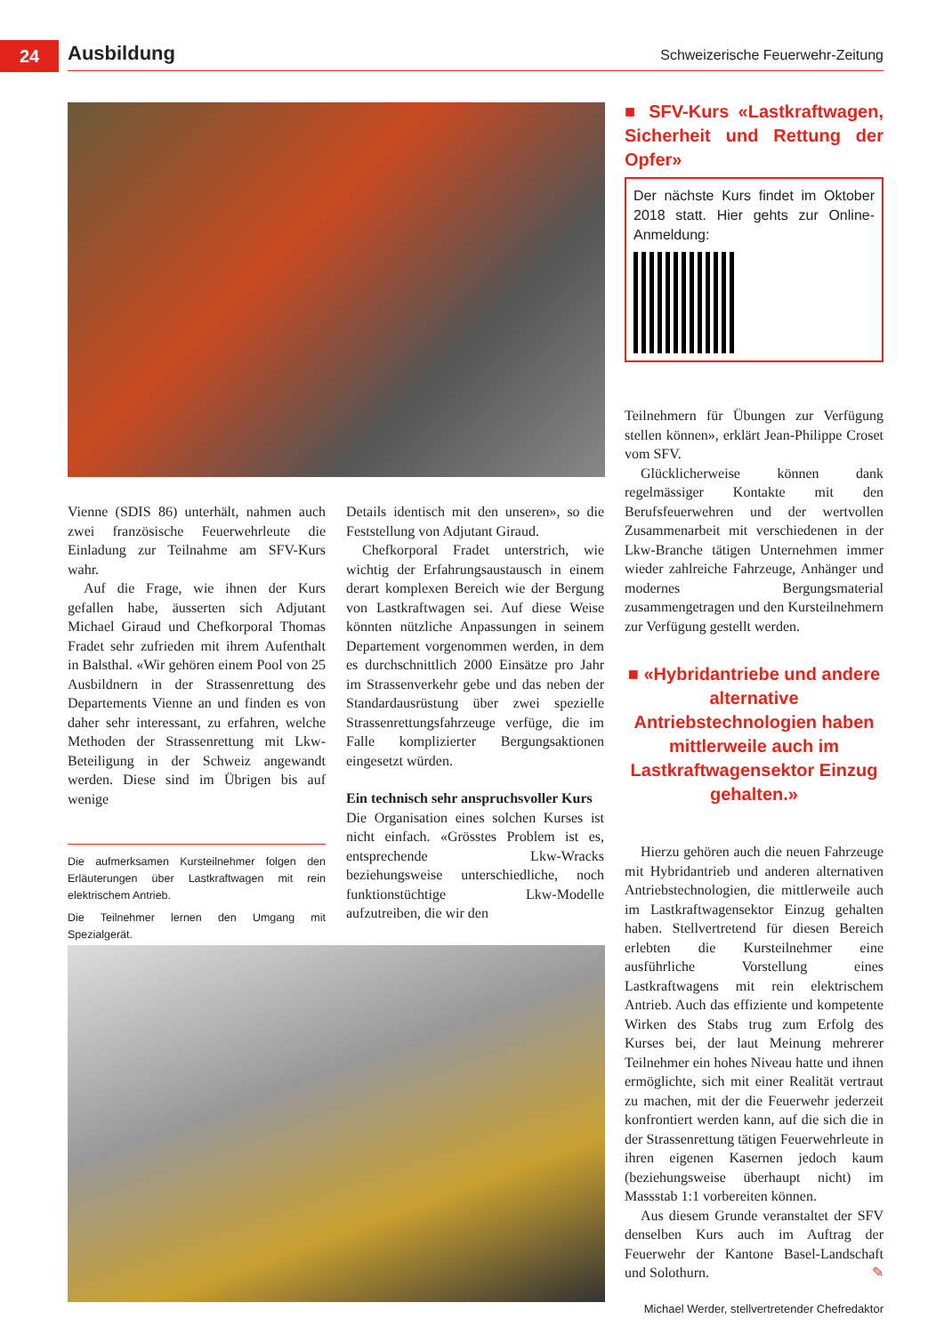24 Ausbildung
Schweizerische Feuerwehr-Zeitung
■ SFV-Kurs «Lastkraftwagen, Sicherheit und Rettung der Opfer»
Der nächste Kurs findet im Oktober 2018 statt. Hier gehts zur Online-Anmeldung:
Vienne (SDIS 86) unterhält, nahmen auch zwei französische Feuerwehrleute die Einladung zur Teilnahme am SFV-Kurs wahr.
Auf die Frage, wie ihnen der Kurs gefallen habe, äusserten sich Adjutant Michael Giraud und Chefkorporal Thomas Fradet sehr zufrieden mit ihrem Aufenthalt in Balsthal. «Wir gehören einem Pool von 25 Ausbildnern in der Strassenrettung des Departements Vienne an und finden es von daher sehr interessant, zu erfahren, welche Methoden der Strassenrettung mit Lkw-Beteiligung in der Schweiz angewandt werden. Diese sind im Übrigen bis auf wenige
Die aufmerksamen Kursteilnehmer folgen den Erläuterungen über Lastkraftwagen mit rein elektrischem Antrieb.
Die Teilnehmer lernen den Umgang mit Spezialgerät.
Details identisch mit den unseren», so die Feststellung von Adjutant Giraud.
Chefkorporal Fradet unterstrich, wie wichtig der Erfahrungsaustausch in einem derart komplexen Bereich wie der Bergung von Lastkraftwagen sei. Auf diese Weise könnten nützliche Anpassungen in seinem Departement vorgenommen werden, in dem es durchschnittlich 2000 Einsätze pro Jahr im Strassenverkehr gebe und das neben der Standardausrüstung über zwei spezielle Strassenrettungsfahrzeuge verfüge, die im Falle komplizierter Bergungsaktionen eingesetzt würden.
Ein technisch sehr anspruchsvoller Kurs
Die Organisation eines solchen Kurses ist nicht einfach. «Grösstes Problem ist es, entsprechende Lkw-Wracks beziehungsweise unterschiedliche, noch funktionstüchtige Lkw-Modelle aufzutreiben, die wir den
Teilnehmern für Übungen zur Verfügung stellen können», erklärt Jean-Philippe Croset vom SFV.
Glücklicherweise können dank regelmässiger Kontakte mit den Berufsfeuerwehren und der wertvollen Zusammenarbeit mit verschiedenen in der Lkw-Branche tätigen Unternehmen immer wieder zahlreiche Fahrzeuge, Anhänger und modernes Bergungsmaterial zusammengetragen und den Kursteilnehmern zur Verfügung gestellt werden.
■ «Hybridantriebe und andere alternative Antriebstechnologien haben mittlerweile auch im Lastkraftwagensektor Einzug gehalten.»
Hierzu gehören auch die neuen Fahrzeuge mit Hybridantrieb und anderen alternativen Antriebstechnologien, die mittlerweile auch im Lastkraftwagensektor Einzug gehalten haben. Stellvertretend für diesen Bereich erlebten die Kursteilnehmer eine ausführliche Vorstellung eines Lastkraftwagens mit rein elektrischem Antrieb. Auch das effiziente und kompetente Wirken des Stabs trug zum Erfolg des Kurses bei, der laut Meinung mehrerer Teilnehmer ein hohes Niveau hatte und ihnen ermöglichte, sich mit einer Realität vertraut zu machen, mit der die Feuerwehr jederzeit konfrontiert werden kann, auf die sich die in der Strassenrettung tätigen Feuerwehrleute in ihren eigenen Kasernen jedoch kaum (beziehungsweise überhaupt nicht) im Massstab 1:1 vorbereiten können.
Aus diesem Grunde veranstaltet der SFV denselben Kurs auch im Auftrag der Feuerwehr der Kantone Basel-Landschaft und Solothurn. ✎
Michael Werder, stellvertretender Chefredaktor